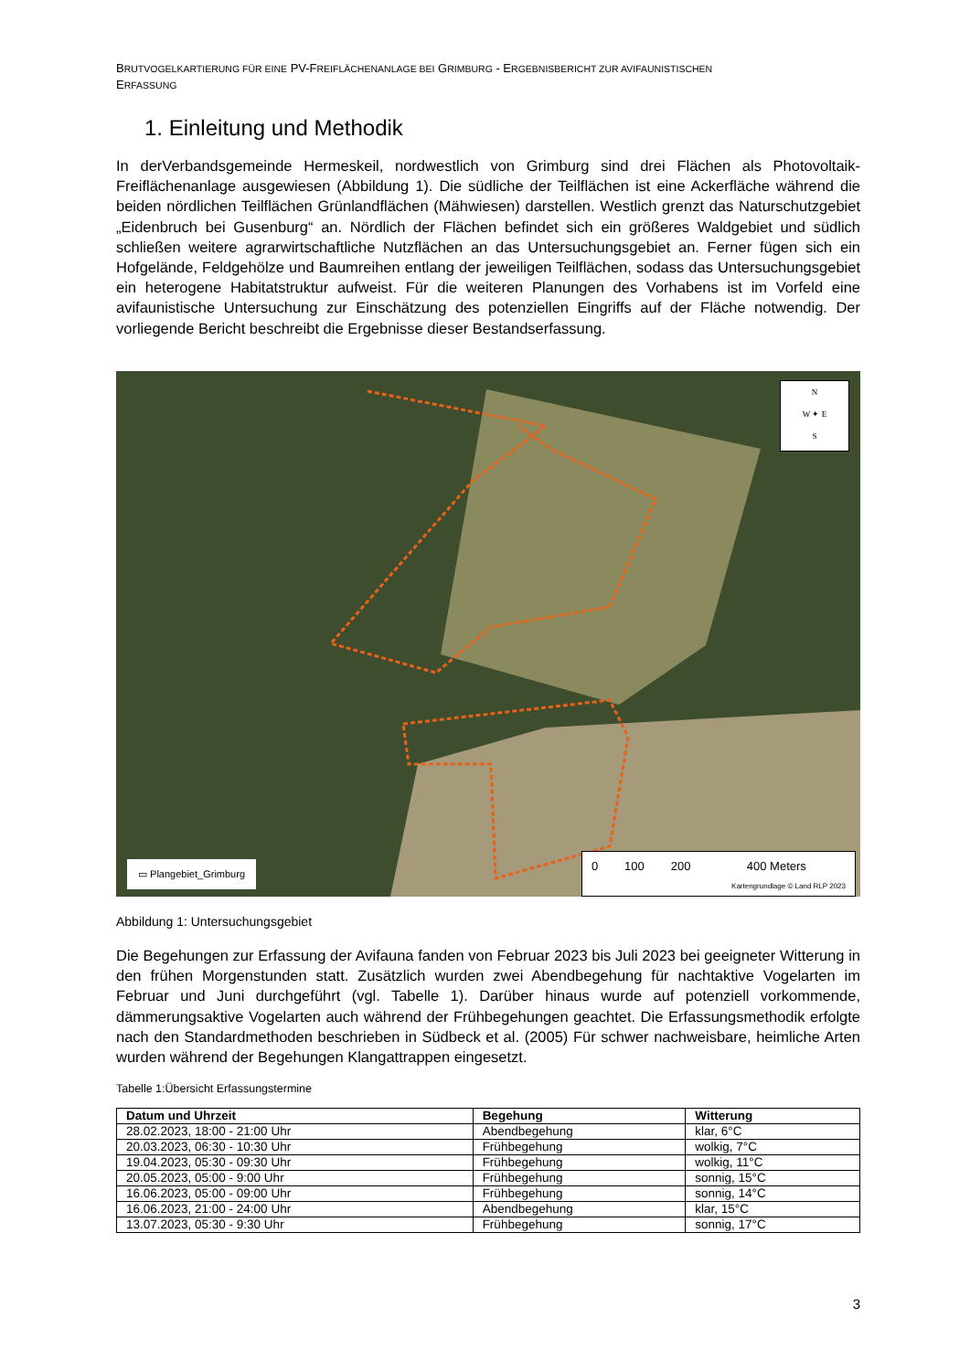BRUTVOGELKARTIERUNG FÜR EINE PV-FREIFLÄCHENANLAGE BEI GRIMBURG - ERGEBNISBERICHT ZUR AVIFAUNISTISCHEN
ERFASSUNG
1. Einleitung und Methodik
In derVerbandsgemeinde Hermeskeil, nordwestlich von Grimburg sind drei Flächen als Photovoltaik-Freiflächenanlage ausgewiesen (Abbildung 1). Die südliche der Teilflächen ist eine Ackerfläche während die beiden nördlichen Teilflächen Grünlandflächen (Mähwiesen) darstellen. Westlich grenzt das Naturschutzgebiet „Eidenbruch bei Gusenburg“ an. Nördlich der Flächen befindet sich ein größeres Waldgebiet und südlich schließen weitere agrarwirtschaftliche Nutzflächen an das Untersuchungsgebiet an. Ferner fügen sich ein Hofgelände, Feldgehölze und Baumreihen entlang der jeweiligen Teilflächen, sodass das Untersuchungsgebiet ein heterogene Habitatstruktur aufweist. Für die weiteren Planungen des Vorhabens ist im Vorfeld eine avifaunistische Untersuchung zur Einschätzung des potenziellen Eingriffs auf der Fläche notwendig. Der vorliegende Bericht beschreibt die Ergebnisse dieser Bestandserfassung.
N
W ✦ E
S
▭ Plangebiet_Grimburg
0 100 200 400 Meters
Kartengrundlage © Land RLP 2023
Abbildung 1: Untersuchungsgebiet
Die Begehungen zur Erfassung der Avifauna fanden von Februar 2023 bis Juli 2023 bei geeigneter Witterung in den frühen Morgenstunden statt. Zusätzlich wurden zwei Abendbegehung für nachtaktive Vogelarten im Februar und Juni durchgeführt (vgl. Tabelle 1). Darüber hinaus wurde auf potenziell vorkommende, dämmerungsaktive Vogelarten auch während der Frühbegehungen geachtet. Die Erfassungsmethodik erfolgte nach den Standardmethoden beschrieben in Südbeck et al. (2005) Für schwer nachweisbare, heimliche Arten wurden während der Begehungen Klangattrappen eingesetzt.
Tabelle 1:Übersicht Erfassungstermine
| Datum und Uhrzeit | Begehung | Witterung |
| --- | --- | --- |
| 28.02.2023, 18:00 - 21:00 Uhr | Abendbegehung | klar, 6°C |
| 20.03.2023, 06:30 - 10:30 Uhr | Frühbegehung | wolkig, 7°C |
| 19.04.2023, 05:30 - 09:30 Uhr | Frühbegehung | wolkig, 11°C |
| 20.05.2023, 05:00 - 9:00 Uhr | Frühbegehung | sonnig, 15°C |
| 16.06.2023, 05:00 - 09:00 Uhr | Frühbegehung | sonnig, 14°C |
| 16.06.2023, 21:00 - 24:00 Uhr | Abendbegehung | klar, 15°C |
| 13.07.2023, 05:30 - 9:30 Uhr | Frühbegehung | sonnig, 17°C |
3